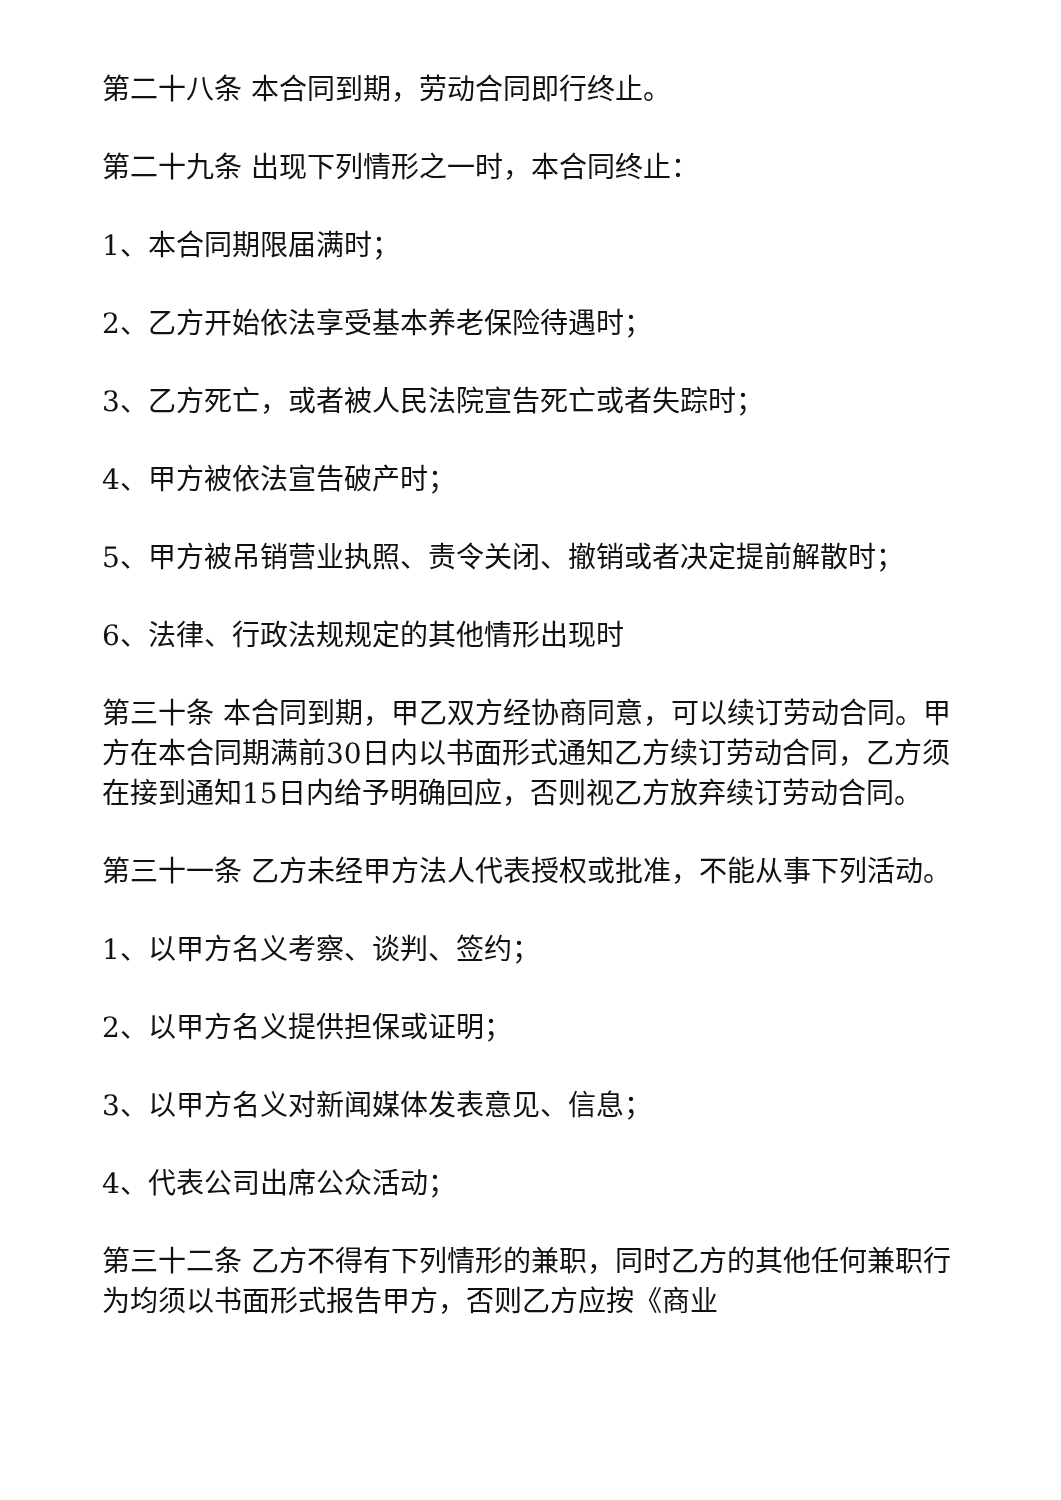第二十八条 本合同到期，劳动合同即行终止。
第二十九条 出现下列情形之一时，本合同终止：
1、本合同期限届满时；
2、乙方开始依法享受基本养老保险待遇时；
3、乙方死亡，或者被人民法院宣告死亡或者失踪时；
4、甲方被依法宣告破产时；
5、甲方被吊销营业执照、责令关闭、撤销或者决定提前解散时；
6、法律、行政法规规定的其他情形出现时
第三十条 本合同到期，甲乙双方经协商同意，可以续订劳动合同。甲方在本合同期满前30日内以书面形式通知乙方续订劳动合同，乙方须在接到通知15日内给予明确回应，否则视乙方放弃续订劳动合同。
第三十一条 乙方未经甲方法人代表授权或批准，不能从事下列活动。
1、以甲方名义考察、谈判、签约；
2、以甲方名义提供担保或证明；
3、以甲方名义对新闻媒体发表意见、信息；
4、代表公司出席公众活动；
第三十二条 乙方不得有下列情形的兼职，同时乙方的其他任何兼职行为均须以书面形式报告甲方，否则乙方应按《商业